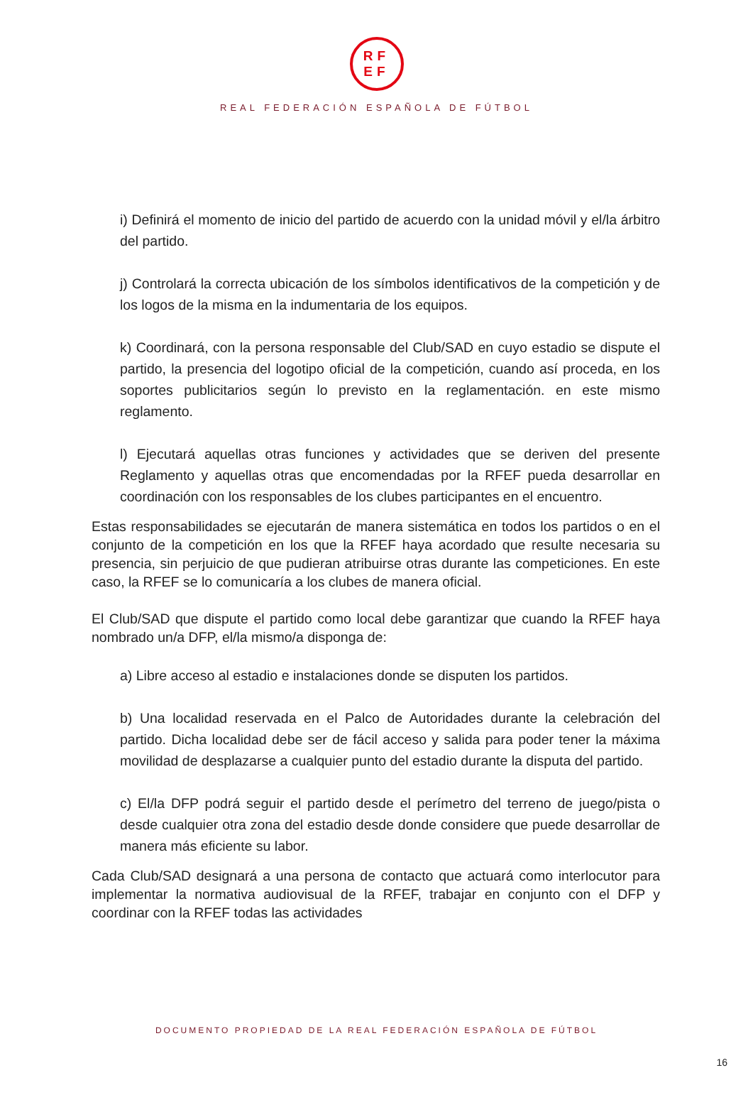RF
EF
REAL FEDERACIÓN ESPAÑOLA DE FÚTBOL
i) Definirá el momento de inicio del partido de acuerdo con la unidad móvil y el/la árbitro del partido.
j) Controlará la correcta ubicación de los símbolos identificativos de la competición y de los logos de la misma en la indumentaria de los equipos.
k) Coordinará, con la persona responsable del Club/SAD en cuyo estadio se dispute el partido, la presencia del logotipo oficial de la competición, cuando así proceda, en los soportes publicitarios según lo previsto en la reglamentación. en este mismo reglamento.
l) Ejecutará aquellas otras funciones y actividades que se deriven del presente Reglamento y aquellas otras que encomendadas por la RFEF pueda desarrollar en coordinación con los responsables de los clubes participantes en el encuentro.
Estas responsabilidades se ejecutarán de manera sistemática en todos los partidos o en el conjunto de la competición en los que la RFEF haya acordado que resulte necesaria su presencia, sin perjuicio de que pudieran atribuirse otras durante las competiciones. En este caso, la RFEF se lo comunicaría a los clubes de manera oficial.
El Club/SAD que dispute el partido como local debe garantizar que cuando la RFEF haya nombrado un/a DFP, el/la mismo/a disponga de:
a) Libre acceso al estadio e instalaciones donde se disputen los partidos.
b) Una localidad reservada en el Palco de Autoridades durante la celebración del partido. Dicha localidad debe ser de fácil acceso y salida para poder tener la máxima movilidad de desplazarse a cualquier punto del estadio durante la disputa del partido.
c) El/la DFP podrá seguir el partido desde el perímetro del terreno de juego/pista o desde cualquier otra zona del estadio desde donde considere que puede desarrollar de manera más eficiente su labor.
Cada Club/SAD designará a una persona de contacto que actuará como interlocutor para implementar la normativa audiovisual de la RFEF, trabajar en conjunto con el DFP y coordinar con la RFEF todas las actividades
DOCUMENTO PROPIEDAD DE LA REAL FEDERACIÓN ESPAÑOLA DE FÚTBOL
16